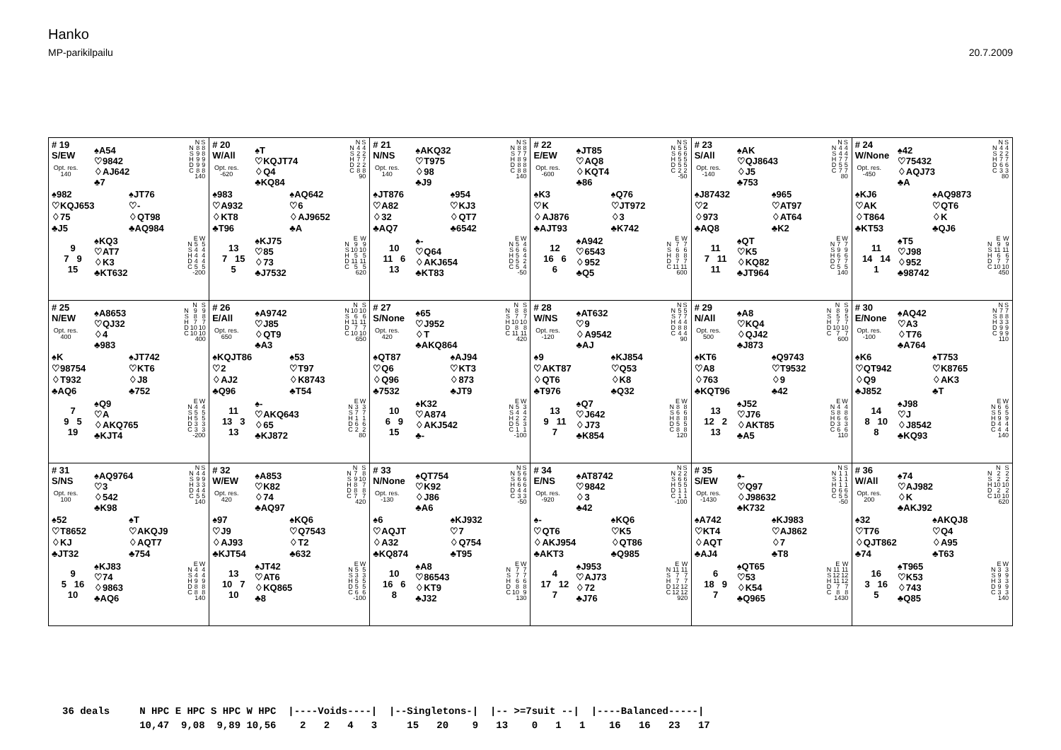Hanko
MP-parikilpailu
20.7.2009
| # 19 S/EW Opt. res. 140 ♠A54 ♡9842 ♢AJ642 ♣7 / / N / S / / --- / --- / --- / / N / 8 / 8 / / S / 9 / 8 / / H / 9 / 9 / / D / 9 / 9 / / C / 8 / 8 / / 140 / / / ♠982 ♡KQJ653 ♢75 ♣J5 ♠JT76 ♡- ♢QT98 ♣AQ984 9 7 9 15 ♠KQ3 ♡AT7 ♢K3 ♣KT632 / / E / W / / --- / --- / --- / / N / 5 / 5 / / S / 4 / 4 / / H / 4 / 4 / / D / 4 / 4 / / C / 5 / 5 / / -200 / / / | # 20 W/All Opt. res. -620 ♠T ♡KQJT74 ♢Q4 ♣KQ84 / / N / S / / --- / --- / --- / / N / 4 / 4 / / S / 2 / 2 / / H / 7 / 7 / / D / 2 / 2 / / C / 8 / 8 / / 90 / / / ♠983 ♡A932 ♢KT8 ♣T96 ♠AQ642 ♡6 ♢AJ9652 ♣A 13 7 15 5 ♠KJ75 ♡85 ♢73 ♣J7532 / / E / W / / --- / --- / --- / / N / 9 / 9 / / S / 10 / 10 / / H / 5 / 5 / / D / 11 / 11 / / C / 5 / 5 / / 620 / / / | # 21 N/NS Opt. res. 140 ♠AKQ32 ♡T975 ♢98 ♣J9 / / N / S / / --- / --- / --- / / N / 8 / 8 / / S / 7 / 7 / / H / 8 / 9 / / D / 8 / 8 / / C / 8 / 8 / / 140 / / / ♠JT876 ♡A82 ♢32 ♣AQ7 ♠954 ♡KJ3 ♢QT7 ♣6542 10 11 6 13 ♠- ♡Q64 ♢AKJ654 ♣KT83 / / E / W / / --- / --- / --- / / N / 5 / 4 / / S / 6 / 6 / / H / 5 / 4 / / D / 5 / 2 / / C / 5 / 4 / / -50 / / / | # 22 E/EW Opt. res. -600 ♠JT85 ♡AQ8 ♢KQT4 ♣86 / / N / S / / --- / --- / --- / / N / 5 / 5 / / S / 6 / 6 / / H / 5 / 5 / / D / 5 / 5 / / C / 2 / 2 / / -50 / / / ♠K3 ♡K ♢AJ876 ♣AJT93 ♠Q76 ♡JT972 ♢3 ♣K742 12 16 6 6 ♠A942 ♡6543 ♢952 ♣Q5 / / E / W / / --- / --- / --- / / N / 7 / 7 / / S / 6 / 6 / / H / 8 / 8 / / D / 7 / 7 / / C / 11 / 11 / / 600 / / / | # 23 S/All Opt. res. -140 ♠AK ♡QJ8643 ♢J5 ♣753 / / N / S / / --- / --- / --- / / N / 4 / 4 / / S / 4 / 4 / / H / 7 / 7 / / D / 5 / 5 / / C / 7 / 7 / / 80 / / / ♠J87432 ♡2 ♢973 ♣AQ8 ♠965 ♡AT97 ♢AT64 ♣K2 11 7 11 11 ♠QT ♡K5 ♢KQ82 ♣JT964 / / E / W / / --- / --- / --- / / N / 7 / 7 / / S / 9 / 9 / / H / 6 / 6 / / D / 7 / 7 / / C / 5 / 5 / / 140 / / / | # 24 W/None Opt. res. -450 ♠42 ♡75432 ♢AQJ73 ♣A / / N / S / / --- / --- / --- / / N / 4 / 4 / / S / 2 / 2 / / H / 7 / 7 / / D / 6 / 6 / / C / 3 / 3 / / 80 / / / ♠KJ6 ♡AK ♢T864 ♣KT53 ♠AQ9873 ♡QT6 ♢K ♣QJ6 11 14 14 1 ♠T5 ♡J98 ♢952 ♣98742 / / E / W / / --- / --- / --- / / N / 9 / 9 / / S / 11 / 11 / / H / 6 / 6 / / D / 7 / 7 / / C / 10 / 10 / / 450 / / / |
| # 25 N/EW Opt. res. 400 ♠A8653 ♡QJ32 ♢4 ♣983 / / N / S / / --- / --- / --- / / N / 9 / 9 / / S / 8 / 8 / / H / 7 / 7 / / D / 10 / 10 / / C / 10 / 10 / / 400 / / / ♠K ♡98754 ♢T932 ♣AQ6 ♠JT742 ♡KT6 ♢J8 ♣752 7 9 5 19 ♠Q9 ♡A ♢AKQ765 ♣KJT4 / / E / W / / --- / --- / --- / / N / 4 / 4 / / S / 5 / 5 / / H / 5 / 5 / / D / 3 / 3 / / C / 3 / 3 / / -200 / / / | # 26 E/All Opt. res. 650 ♠A9742 ♡J85 ♢QT9 ♣A3 / / N / S / / --- / --- / --- / / N / 10 / 10 / / S / 6 / 6 / / H / 11 / 11 / / D / 7 / 7 / / C / 10 / 10 / / 650 / / / ♠KQJT86 ♡2 ♢AJ2 ♣Q96 ♠53 ♡T97 ♢K8743 ♣T54 11 13 3 13 ♠- ♡AKQ643 ♢65 ♣KJ872 / / E / W / / --- / --- / --- / / N / 3 / 3 / / S / 7 / 7 / / H / 1 / 1 / / D / 6 / 6 / / C / 2 / 2 / / 80 / / / | # 27 S/None Opt. res. 420 ♠65 ♡J952 ♢T ♣AKQ864 / / N / S / / --- / --- / --- / / N / 8 / 8 / / S / 7 / 7 / / H / 10 / 10 / / D / 8 / 8 / / C / 11 / 11 / / 420 / / / ♠QT87 ♡Q6 ♢Q96 ♣7532 ♠AJ94 ♡KT3 ♢873 ♣JT9 10 6 9 15 ♠K32 ♡A874 ♢AKJ542 ♣- / / E / W / / --- / --- / --- / / N / 5 / 3 / / S / 4 / 4 / / H / 2 / 2 / / D / 5 / 3 / / C / 1 / 1 / / -100 / / / | # 28 W/NS Opt. res. -120 ♠AT632 ♡9 ♢A9542 ♣AJ / / N / S / / --- / --- / --- / / N / 5 / 5 / / S / 7 / 7 / / H / 4 / 4 / / D / 8 / 8 / / C / 4 / 4 / / 90 / / / ♠9 ♡AKT87 ♢QT6 ♣T976 ♠KJ854 ♡Q53 ♢K8 ♣Q32 13 9 11 7 ♠Q7 ♡J642 ♢J73 ♣K854 / / E / W / / --- / --- / --- / / N / 8 / 8 / / S / 6 / 6 / / H / 8 / 8 / / D / 5 / 5 / / C / 8 / 8 / / 120 / / / | # 29 N/All Opt. res. 500 ♠A8 ♡KQ4 ♢QJ42 ♣J873 / / N / S / / --- / --- / --- / / N / 8 / 9 / / S / 5 / 5 / / H / 7 / 7 / / D / 10 / 10 / / C / 7 / 7 / / 600 / / / ♠KT6 ♡A8 ♢763 ♣KQT96 ♠Q9743 ♡T9532 ♢9 ♣42 13 12 2 13 ♠J52 ♡J76 ♢AKT85 ♣A5 / / E / W / / --- / --- / --- / / N / 4 / 4 / / S / 8 / 8 / / H / 6 / 6 / / D / 3 / 3 / / C / 6 / 6 / / 110 / / / | # 30 E/None Opt. res. -100 ♠AQ42 ♡A3 ♢T76 ♣A764 / / N / S / / --- / --- / --- / / N / 7 / 7 / / S / 8 / 8 / / H / 3 / 3 / / D / 9 / 9 / / C / 9 / 9 / / 110 / / / ♠K6 ♡QT942 ♢Q9 ♣J852 ♠T753 ♡K8765 ♢AK3 ♣T 14 8 10 8 ♠J98 ♡J ♢J8542 ♣KQ93 / / E / W / / --- / --- / --- / / N / 6 / 6 / / S / 5 / 5 / / H / 9 / 9 / / D / 4 / 4 / / C / 4 / 4 / / 140 / / / |
| # 31 S/NS Opt. res. 100 ♠AQ9764 ♡3 ♢542 ♣K98 / / N / S / / --- / --- / --- / / N / 4 / 4 / / S / 9 / 9 / / H / 3 / 3 / / D / 4 / 4 / / C / 5 / 5 / / 140 / / / ♠52 ♡T8652 ♢KJ ♣JT32 ♠T ♡AKQJ9 ♢AQT7 ♣754 9 5 16 10 ♠KJ83 ♡74 ♢9863 ♣AQ6 / / E / W / / --- / --- / --- / / N / 4 / 4 / / S / 4 / 4 / / H / 9 / 9 / / D / 8 / 8 / / C / 8 / 8 / / 140 / / / | # 32 W/EW Opt. res. 420 ♠A853 ♡K82 ♢74 ♣AQ97 / / N / S / / --- / --- / --- / / N / 7 / 8 / / S / 9 / 10 / / H / 8 / 7 / / D / 8 / 8 / / C / 7 / 7 / / 420 / / / ♠97 ♡J9 ♢AJ93 ♣KJT54 ♠KQ6 ♡Q7543 ♢T2 ♣632 13 10 7 10 ♠JT42 ♡AT6 ♢KQ865 ♣8 / / E / W / / --- / --- / --- / / N / 5 / 5 / / S / 3 / 3 / / H / 5 / 5 / / D / 5 / 5 / / C / 6 / 6 / / -100 / / / | # 33 N/None Opt. res. -130 ♠QT754 ♡K92 ♢J86 ♣A6 / / N / S / / --- / --- / --- / / N / 5 / 6 / / S / 6 / 6 / / H / 6 / 6 / / D / 4 / 4 / / C / 3 / 3 / / -50 / / / ♠6 ♡AQJT ♢A32 ♣KQ874 ♠KJ932 ♡7 ♢Q754 ♣T95 10 16 6 8 ♠A8 ♡86543 ♢KT9 ♣J32 / / E / W / / --- / --- / --- / / N / 7 / 7 / / S / 7 / 7 / / H / 6 / 6 / / D / 8 / 8 / / C / 10 / 9 / / 130 / / / | # 34 E/NS Opt. res. -920 ♠AT8742 ♡9842 ♢3 ♣42 / / N / S / / --- / --- / --- / / N / 2 / 2 / / S / 6 / 6 / / H / 5 / 5 / / D / 1 / 1 / / C / 1 / 1 / / -100 / / / ♠- ♡QT6 ♢AKJ954 ♣AKT3 ♠KQ6 ♡K5 ♢QT86 ♣Q985 4 17 12 7 ♠J953 ♡AJ73 ♢72 ♣J76 / / E / W / / --- / --- / --- / / N / 11 / 11 / / S / 7 / 7 / / H / 7 / 7 / / D / 12 / 12 / / C / 12 / 12 / / 920 / / / | # 35 S/EW Opt. res. -1430 ♠- ♡Q97 ♢J98632 ♣K732 / / N / S / / --- / --- / --- / / N / 1 / 1 / / S / 1 / 1 / / H / 1 / 1 / / D / 6 / 6 / / C / 5 / 5 / / -50 / / / ♠A742 ♡KT4 ♢AQT ♣AJ4 ♠KJ983 ♡AJ862 ♢7 ♣T8 6 18 9 7 ♠QT65 ♡53 ♢K54 ♣Q965 / / E / W / / --- / --- / --- / / N / 11 / 11 / / S / 12 / 12 / / H / 11 / 12 / / D / 7 / 7 / / C / 8 / 8 / / 1430 / / / | # 36 W/All Opt. res. 200 ♠74 ♡AJ982 ♢K ♣AKJ92 / / N / S / / --- / --- / --- / / N / 2 / 2 / / S / 2 / 2 / / H / 10 / 10 / / D / 2 / 2 / / C / 10 / 10 / / 620 / / / ♠32 ♡T76 ♢QJT862 ♣74 ♠AKQJ8 ♡Q4 ♢A95 ♣T63 16 3 16 5 ♠T965 ♡K53 ♢743 ♣Q85 / / E / W / / --- / --- / --- / / N / 3 / 3 / / S / 9 / 9 / / H / 3 / 3 / / D / 9 / 9 / / C / 3 / 3 / / 140 / / / |
36 deals N HPC E HPC S HPC W HPC |----Voids----| |--Singletons-| |-- >=7suit --| |----Balanced-----| 10,47 9,08 9,89 10,56 2 2 4 3 15 20 9 13 0 1 1 16 16 23 17